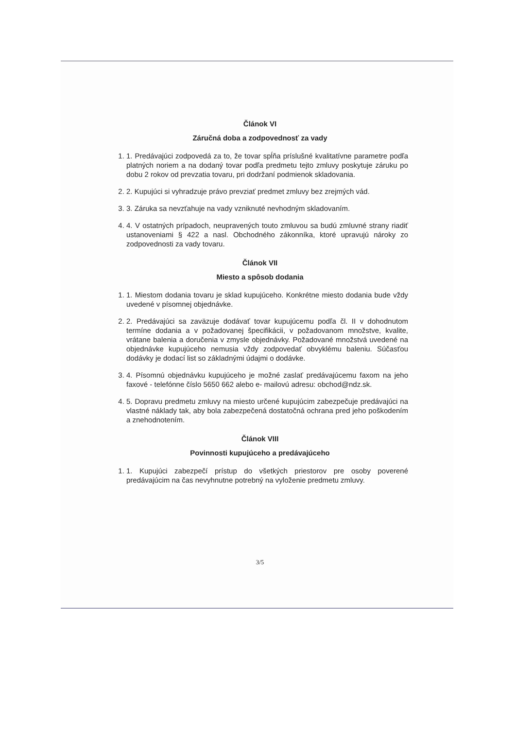Článok VI
Záručná doba a zodpovednosť za vady
1. 1. Predávajúci zodpovedá za to, že tovar spĺňa príslušné kvalitatívne parametre podľa platných noriem a na dodaný tovar podľa predmetu tejto zmluvy poskytuje záruku po dobu 2 rokov od prevzatia tovaru, pri dodržaní podmienok skladovania.
2. 2. Kupujúci si vyhradzuje právo prevziať predmet zmluvy bez zrejmých vád.
3. 3. Záruka sa nevzťahuje na vady vzniknuté nevhodným skladovaním.
4. 4. V ostatných prípadoch, neupravených touto zmluvou sa budú zmluvné strany riadiť ustanoveniami § 422 a nasl. Obchodného zákonníka, ktoré upravujú nároky zo zodpovednosti za vady tovaru.
Článok VII
Miesto a spôsob dodania
1. 1. Miestom dodania tovaru je sklad kupujúceho. Konkrétne miesto dodania bude vždy uvedené v písomnej objednávke.
2. 2. Predávajúci sa zaväzuje dodávať tovar kupujúcemu podľa čl. II v dohodnutom termíne dodania a v požadovanej špecifikácii, v požadovanom množstve, kvalite, vrátane balenia a doručenia v zmysle objednávky. Požadované množstvá uvedené na objednávke kupujúceho nemusia vždy zodpovedať obvyklému baleniu. Súčasťou dodávky je dodací list so základnými údajmi o dodávke.
3. 4. Písomnú objednávku kupujúceho je možné zaslať predávajúcemu faxom na jeho faxové - telefónne číslo 5650 662 alebo e- mailovú adresu: obchod@ndz.sk.
4. 5. Dopravu predmetu zmluvy na miesto určené kupujúcim zabezpečuje predávajúci na vlastné náklady tak, aby bola zabezpečená dostatočná ochrana pred jeho poškodením a znehodnotením.
Článok VIII
Povinnosti kupujúceho a predávajúceho
1. 1. Kupujúci zabezpečí prístup do všetkých priestorov pre osoby poverené predávajúcim na čas nevyhnutne potrebný na vyloženie predmetu zmluvy.
3/5